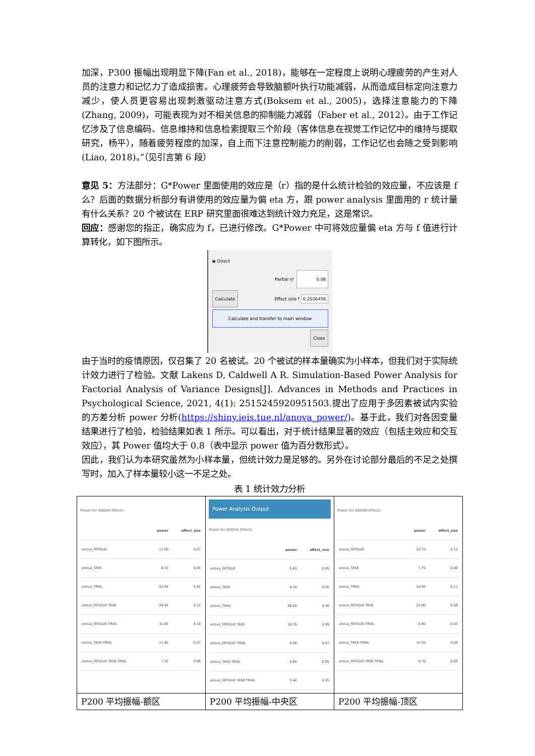加深，P300 振幅出现明显下降(Fan et al., 2018)，能够在一定程度上说明心理疲劳的产生对人员的注意力和记忆力了造成损害。心理疲劳会导致脑额叶执行功能减弱，从而造成目标定向注意力减少，使人员更容易出现刺激驱动注意方式(Boksem et al., 2005)，选择注意能力的下降(Zhang, 2009)，可能表现为对不相关信息的抑制能力减弱（Faber et al., 2012）。由于工作记忆涉及了信息编码、信息维持和信息检索提取三个阶段（客体信息在视觉工作记忆中的维持与提取研究，杨平），随着疲劳程度的加深，自上而下注意控制能力的削弱，工作记忆也会随之受到影响(Liao, 2018)。”（见引言第 6 段）
意见 5：方法部分：G*Power 里面使用的效应是（r）指的是什么统计检验的效应量，不应该是 f 么？后面的数据分析部分有讲使用的效应量为偏 eta 方，跟 power analysis 里面用的 r 统计量有什么关系？20 个被试在 ERP 研究里面很难达到统计效力充足，这是常识。
回应：感谢您的指正，确实应为 f，已进行修改。G*Power 中可将效应量偏 eta 方与 f 值进行计算转化，如下图所示。
◉ Direct
Partial η² 0.06
Calculate Effect size f 0.2526456
Calculate and transfer to main window
Close
由于当时的疫情原因，仅召集了 20 名被试。20 个被试的样本量确实为小样本，但我们对于实际统计效力进行了检验。文献 Lakens D, Caldwell A R. Simulation-Based Power Analysis for Factorial Analysis of Variance Designs[J]. Advances in Methods and Practices in Psychological Science, 2021, 4(1): 2515245920951503.提出了应用于多因素被试内实验的方差分析 power 分析(https://shiny.ieis.tue.nl/anova_power/)。基于此，我们对各因变量结果进行了检验，检验结果如表 1 所示。可以看出，对于统计结果显著的效应（包括主效应和交互效应），其 Power 值均大于 0.8（表中显示 power 值为百分数形式）。
因此，我们认为本研究虽然为小样本量，但统计效力是足够的。另外在讨论部分最后的不足之处撰写时，加入了样本量较小这一不足之处。
表 1 统计效力分析
| Power for ANOVA Effects / / power / effect_size / / --- / --- / --- / / anova_FATIGUE / 11.00 / 0.07 / / anova_TASK / 6.55 / 0.05 / / anova_TRIAL / 92.65 / 0.42 / / anova_FATIGUE:TASK / 26.45 / 0.12 / / anova_FATIGUE:TRIAL / 31.65 / 0.14 / / anova_TASK:TRIAL / 11.45 / 0.07 / / anova_FATIGUE:TASK:TRIAL / 7.15 / 0.06 / | Power Analysis Output Power for ANOVA Effects / / power / effect_size / / --- / --- / --- / / anova_FATIGUE / 5.65 / 0.05 / / anova_TASK / 4.50 / 0.05 / / anova_TRIAL / 88.00 / 0.36 / / anova_FATIGUE:TASK / 16.35 / 0.09 / / anova_FATIGUE:TRIAL / 8.80 / 0.07 / / anova_TASK:TRIAL / 4.85 / 0.05 / / anova_FATIGUE:TASK:TRIAL / 5.40 / 0.05 / | Power for ANOVA Effects / / power / effect_size / / --- / --- / --- / / anova_FATIGUE / 23.75 / 0.12 / / anova_TASK / 7.75 / 0.06 / / anova_TRIAL / 19.85 / 0.11 / / anova_FATIGUE:TASK / 12.90 / 0.08 / / anova_FATIGUE:TRIAL / 4.90 / 0.05 / / anova_TASK:TRIAL / 15.50 / 0.09 / / anova_FATIGUE:TASK:TRIAL / 4.70 / 0.05 / |
| P200 平均振幅-额区 | P200 平均振幅-中央区 | P200 平均振幅-顶区 |